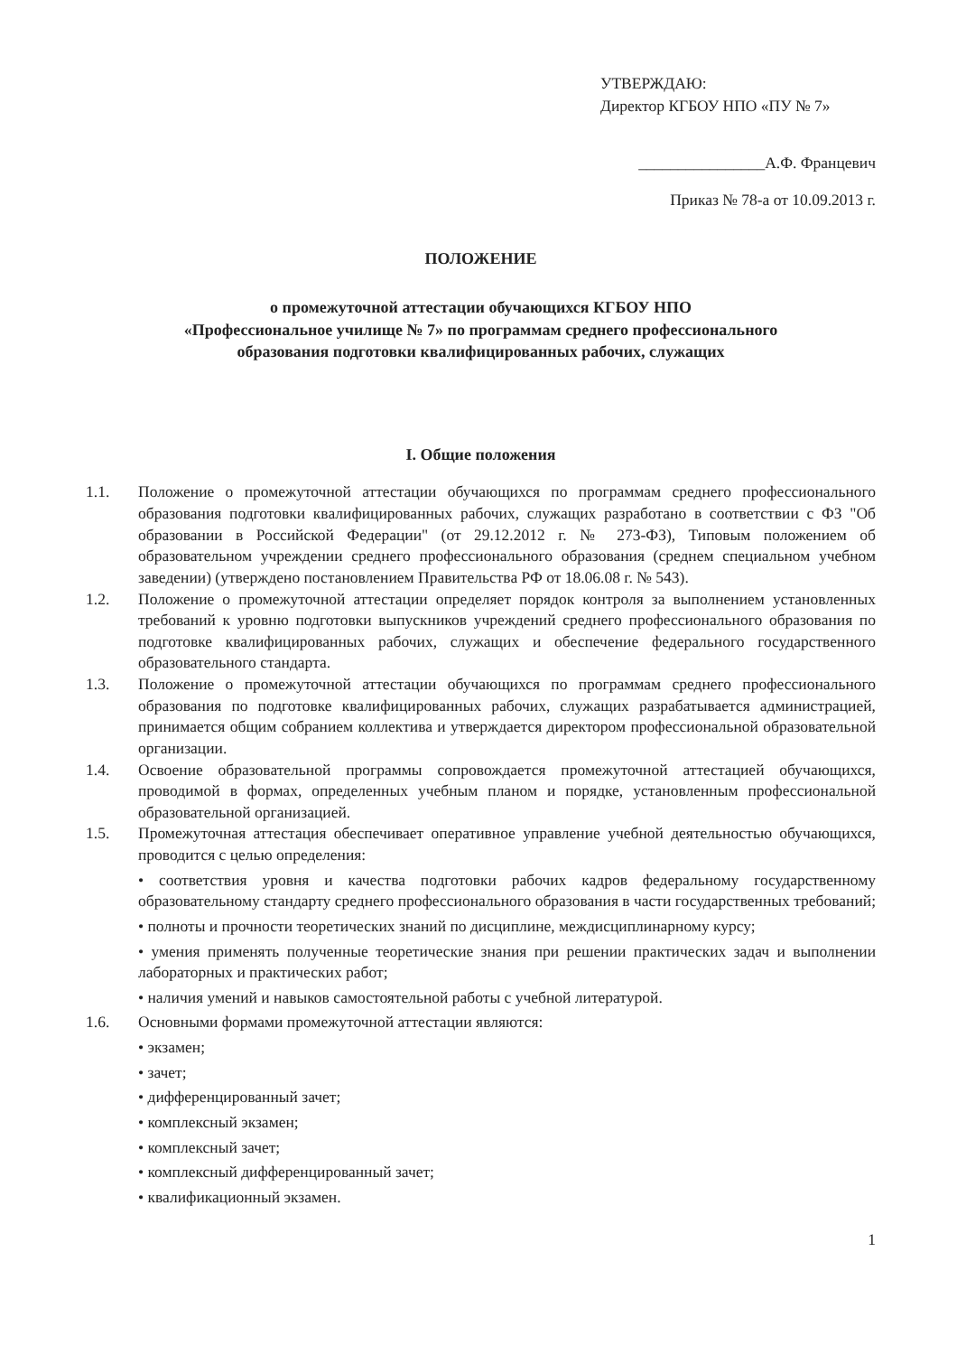УТВЕРЖДАЮ:
Директор КГБОУ НПО «ПУ № 7»
________________А.Ф. Францевич
Приказ № 78-а от 10.09.2013 г.
ПОЛОЖЕНИЕ
о промежуточной аттестации обучающихся КГБОУ НПО
«Профессиональное училище № 7» по программам среднего профессионального
образования подготовки квалифицированных рабочих, служащих
I. Общие положения
1.1. Положение о промежуточной аттестации обучающихся по программам среднего профессионального образования подготовки квалифицированных рабочих, служащих разработано в соответствии с ФЗ "Об образовании в Российской Федерации" (от 29.12.2012 г. № 273-ФЗ), Типовым положением об образовательном учреждении среднего профессионального образования (среднем специальном учебном заведении) (утверждено постановлением Правительства РФ от 18.06.08 г. № 543).
1.2. Положение о промежуточной аттестации определяет порядок контроля за выполнением установленных требований к уровню подготовки выпускников учреждений среднего профессионального образования по подготовке квалифицированных рабочих, служащих и обеспечение федерального государственного образовательного стандарта.
1.3. Положение о промежуточной аттестации обучающихся по программам среднего профессионального образования по подготовке квалифицированных рабочих, служащих разрабатывается администрацией, принимается общим собранием коллектива и утверждается директором профессиональной образовательной организации.
1.4. Освоение образовательной программы сопровождается промежуточной аттестацией обучающихся, проводимой в формах, определенных учебным планом и порядке, установленным профессиональной образовательной организацией.
1.5. Промежуточная аттестация обеспечивает оперативное управление учебной деятельностью обучающихся, проводится с целью определения:
• соответствия уровня и качества подготовки рабочих кадров федеральному государственному образовательному стандарту среднего профессионального образования в части государственных требований;
• полноты и прочности теоретических знаний по дисциплине, междисциплинарному курсу;
• умения применять полученные теоретические знания при решении практических задач и выполнении лабораторных и практических работ;
• наличия умений и навыков самостоятельной работы с учебной литературой.
1.6. Основными формами промежуточной аттестации являются:
• экзамен;
• зачет;
• дифференцированный зачет;
• комплексный экзамен;
• комплексный зачет;
• комплексный дифференцированный зачет;
• квалификационный экзамен.
1